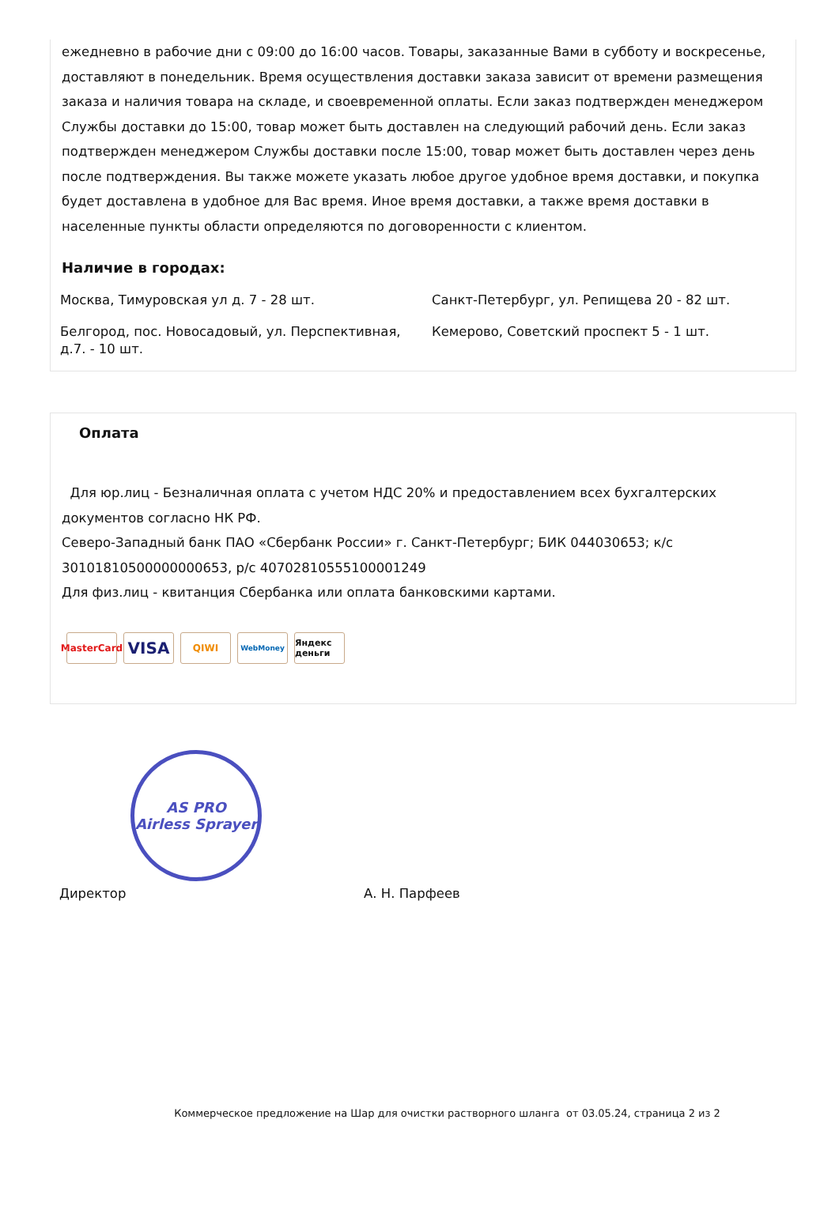ежедневно в рабочие дни с 09:00 до 16:00 часов. Товары, заказанные Вами в субботу и воскресенье, доставляют в понедельник. Время осуществления доставки заказа зависит от времени размещения заказа и наличия товара на складе, и своевременной оплаты. Если заказ подтвержден менеджером Службы доставки до 15:00, товар может быть доставлен на следующий рабочий день. Если заказ подтвержден менеджером Службы доставки после 15:00, товар может быть доставлен через день после подтверждения. Вы также можете указать любое другое удобное время доставки, и покупка будет доставлена в удобное для Вас время. Иное время доставки, а также время доставки в населенные пункты области определяются по договоренности с клиентом.
Наличие в городах:
Москва, Тимуровская ул д. 7 - 28 шт.
Санкт-Петербург, ул. Репищева 20 - 82 шт.
Белгород, пос. Новосадовый, ул. Перспективная, д.7. - 10 шт.
Кемерово, Советский проспект 5 - 1 шт.
Оплата
Для юр.лиц - Безналичная оплата с учетом НДС 20% и предоставлением всех бухгалтерских документов согласно НК РФ.
Северо-Западный банк ПАО «Сбербанк России» г. Санкт-Петербург; БИК 044030653; к/с 30101810500000000653, р/с 40702810555100001249
Для физ.лиц - квитанция Сбербанка или оплата банковскими картами.
MasterCard VISA QIWI WebMoney Яндекс деньги
AS PRO
Airless Sprayer
Директор А. Н. Парфеев
Коммерческое предложение на Шар для очистки растворного шланга от 03.05.24, страница 2 из 2